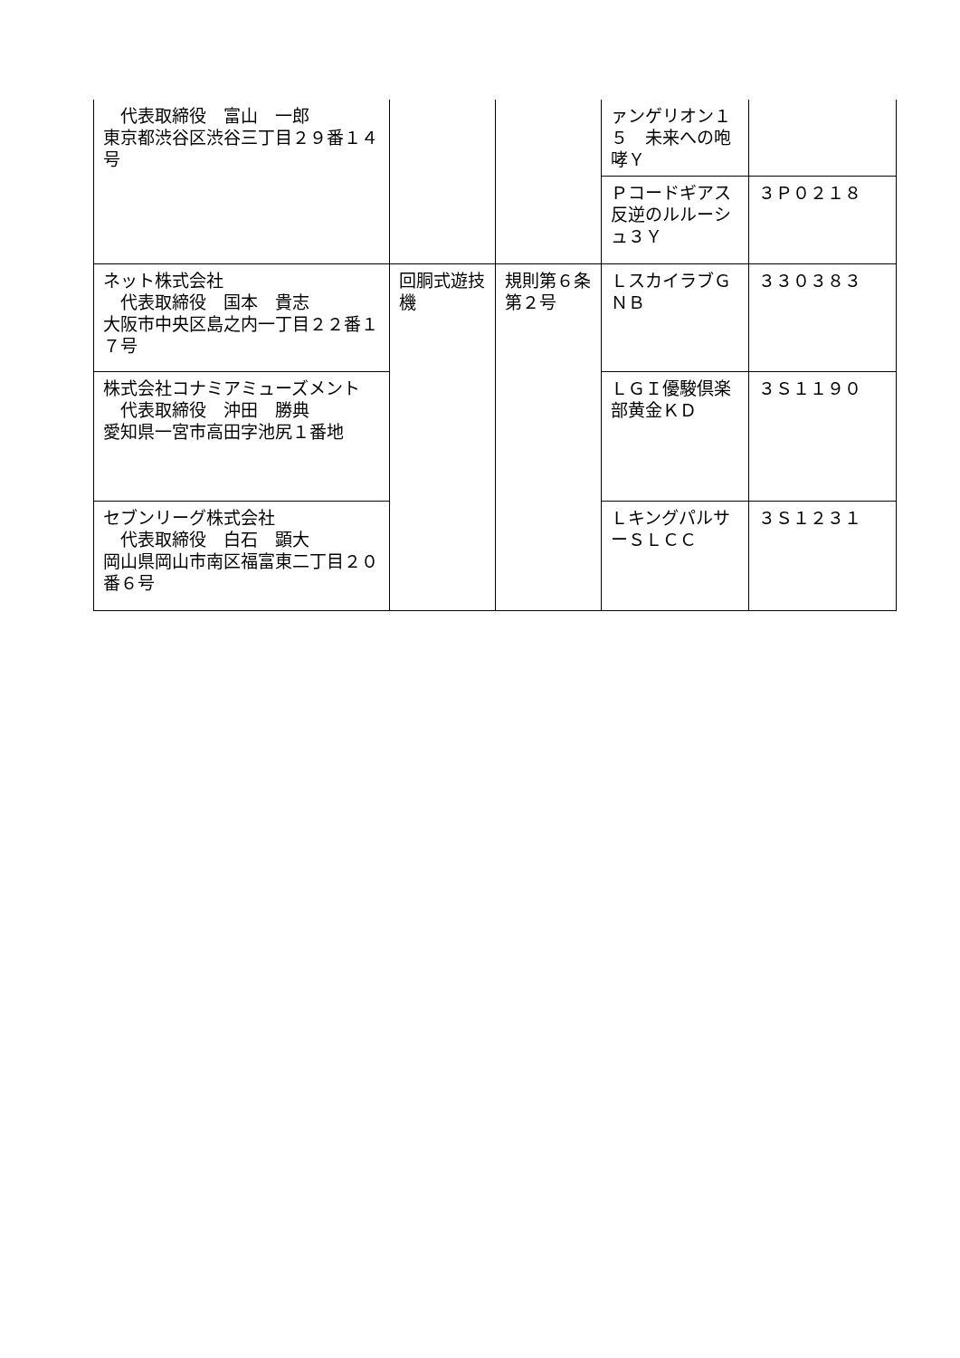| 代表取締役 富山 一郎 東京都渋谷区渋谷三丁目２９番１４号 | | | ァンゲリオン１５ 未来への咆哮Ｙ | |
| | | | Ｐコードギアス 反逆のルルーシュ３Ｙ | ３Ｐ０２１８ |
| ネット株式会社 代表取締役 国本 貴志 大阪市中央区島之内一丁目２２番１７号 | 回胴式遊技機 | 規則第６条第２号 | ＬスカイラブＧＮＢ | ３３０３８３ |
| 株式会社コナミアミューズメント 代表取締役 沖田 勝典 愛知県一宮市高田字池尻１番地 | | | ＬＧＩ優駿倶楽部黄金ＫＤ | ３Ｓ１１９０ |
| セブンリーグ株式会社 代表取締役 白石 顕大 岡山県岡山市南区福富東二丁目２０番６号 | | | ＬキングパルサーＳＬＣＣ | ３Ｓ１２３１ |